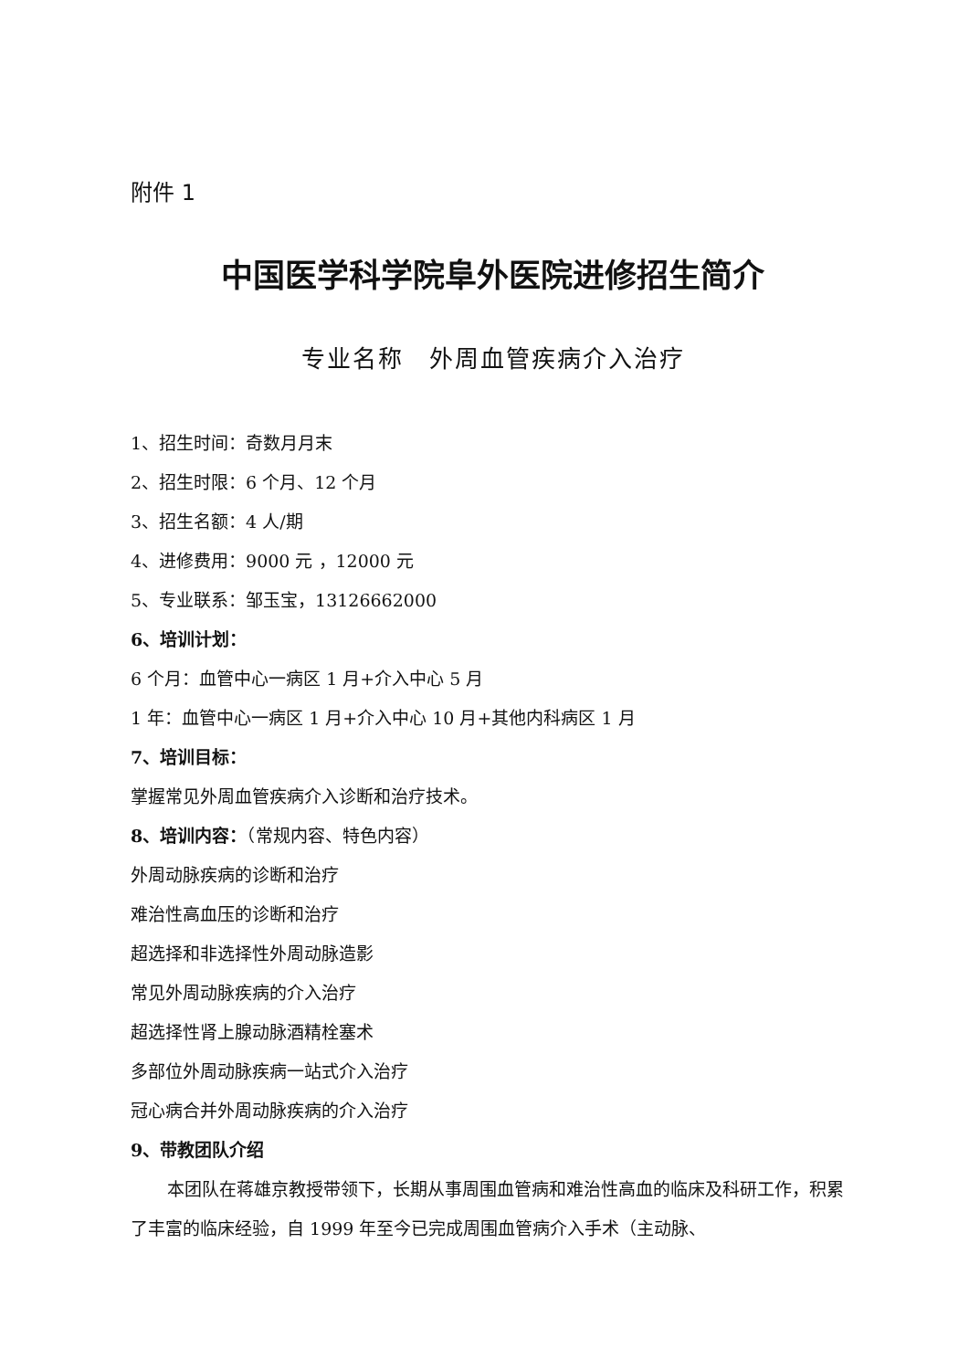附件 1
中国医学科学院阜外医院进修招生简介
专业名称　外周血管疾病介入治疗
1、招生时间：奇数月月末
2、招生时限：6 个月、12 个月
3、招生名额：4 人/期
4、进修费用：9000 元 ，12000 元
5、专业联系：邹玉宝，13126662000
6、培训计划：
6 个月：血管中心一病区 1 月+介入中心 5 月
1 年：血管中心一病区 1 月+介入中心 10 月+其他内科病区 1 月
7、培训目标：
掌握常见外周血管疾病介入诊断和治疗技术。
8、培训内容：（常规内容、特色内容）
外周动脉疾病的诊断和治疗
难治性高血压的诊断和治疗
超选择和非选择性外周动脉造影
常见外周动脉疾病的介入治疗
超选择性肾上腺动脉酒精栓塞术
多部位外周动脉疾病一站式介入治疗
冠心病合并外周动脉疾病的介入治疗
9、带教团队介绍
本团队在蒋雄京教授带领下，长期从事周围血管病和难治性高血的临床及科研工作，积累了丰富的临床经验，自 1999 年至今已完成周围血管病介入手术（主动脉、